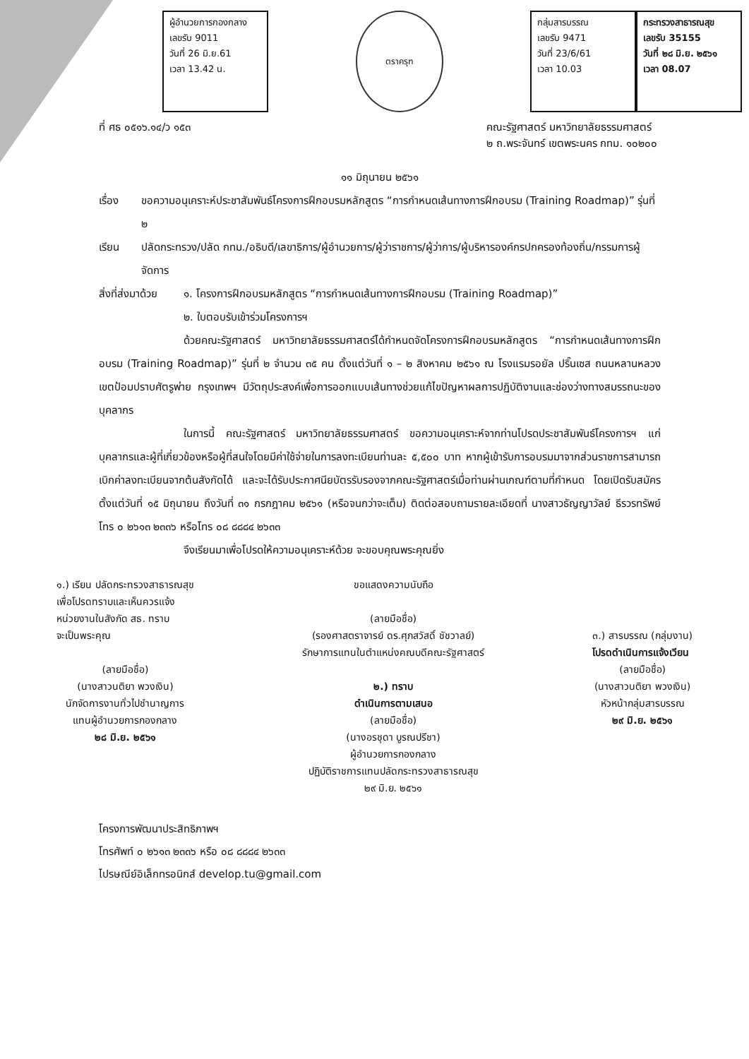ผู้อำนวยการกองกลาง
เลขรับ 9011
วันที่ 26 มิ.ย.61
เวลา 13.42 น.
ตราครุฑ
กลุ่มสารบรรณ
เลขรับ 9471
วันที่ 23/6/61
เวลา 10.03
กระทรวงสาธารณสุข
เลขรับ 35155
วันที่ ๒๘ มิ.ย. ๒๕๖๑
เวลา 08.07
ที่ ศธ ๐๕๑๖.๑๔/ว ๑๕๓ คณะรัฐศาสตร์ มหาวิทยาลัยธรรมศาสตร์
๒ ถ.พระจันทร์ เขตพระนคร กทม. ๑๐๒๐๐
๑๑ มิถุนายน ๒๕๖๑
เรื่อง ขอความอนุเคราะห์ประชาสัมพันธ์โครงการฝึกอบรมหลักสูตร “การกำหนดเส้นทางการฝึกอบรม (Training Roadmap)” รุ่นที่ ๒
เรียน ปลัดกระทรวง/ปลัด กทม./อธิบดี/เลขาธิการ/ผู้อำนวยการ/ผู้ว่าราชการ/ผู้ว่าการ/ผู้บริหารองค์กรปกครองท้องถิ่น/กรรมการผู้จัดการ
สิ่งที่ส่งมาด้วย ๑. โครงการฝึกอบรมหลักสูตร “การกำหนดเส้นทางการฝึกอบรม (Training Roadmap)”
๒. ใบตอบรับเข้าร่วมโครงการฯ
ด้วยคณะรัฐศาสตร์ มหาวิทยาลัยธรรมศาสตร์ได้กำหนดจัดโครงการฝึกอบรมหลักสูตร “การกำหนดเส้นทางการฝึกอบรม (Training Roadmap)” รุ่นที่ ๒ จำนวน ๓๕ คน ตั้งแต่วันที่ ๑ – ๒ สิงหาคม ๒๕๖๑ ณ โรงแรมรอยัล ปริ๊นเซส ถนนหลานหลวง เขตป้อมปราบศัตรูพ่าย กรุงเทพฯ มีวัตถุประสงค์เพื่อการออกแบบเส้นทางช่วยแก้ไขปัญหาผลการปฏิบัติงานและช่องว่างทางสมรรถนะของบุคลากร
ในการนี้ คณะรัฐศาสตร์ มหาวิทยาลัยธรรมศาสตร์ ขอความอนุเคราะห์จากท่านโปรดประชาสัมพันธ์โครงการฯ แก่บุคลากรและผู้ที่เกี่ยวข้องหรือผู้ที่สนใจโดยมีค่าใช้จ่ายในการลงทะเบียนท่านละ ๕,๕๐๐ บาท หากผู้เข้ารับการอบรมมาจากส่วนราชการสามารถเบิกค่าลงทะเบียนจากต้นสังกัดได้ และจะได้รับประกาศนียบัตรรับรองจากคณะรัฐศาสตร์เมื่อท่านผ่านเกณฑ์ตามที่กำหนด โดยเปิดรับสมัคร ตั้งแต่วันที่ ๑๕ มิถุนายน ถึงวันที่ ๓๑ กรกฎาคม ๒๕๖๑ (หรือจนกว่าจะเต็ม) ติดต่อสอบถามรายละเอียดที่ นางสาวธัญญาวัลย์ ธีรวรทรัพย์ โทร ๐ ๒๖๑๓ ๒๓๓๖ หรือโทร ๐๘ ๘๘๘๔ ๒๖๓๓
จึงเรียนมาเพื่อโปรดให้ความอนุเคราะห์ด้วย จะขอบคุณพระคุณยิ่ง
๑.) เรียน ปลัดกระทรวงสาธารณสุข
เพื่อโปรดทราบและเห็นควรแจ้ง
หน่วยงานในสังกัด สธ. ทราบ
จะเป็นพระคุณ
(ลายมือชื่อ)
(นางสาวนติยา พวงเงิน)
นักจัดการงานทั่วไปชำนาญการ
แทนผู้อำนวยการกองกลาง
๒๘ มิ.ย. ๒๕๖๑
ขอแสดงความนับถือ
(ลายมือชื่อ)
(รองศาสตราจารย์ ดร.ศุภสวัสดิ์ ชัชวาลย์)
รักษาการแทนในตำแหน่งคณบดีคณะรัฐศาสตร์
๒.) ทราบ
ดำเนินการตามเสนอ
(ลายมือชื่อ)
(นางอรชุดา บูรณปรีชา)
ผู้อำนวยการกองกลาง
ปฏิบัติราชการแทนปลัดกระทรวงสาธารณสุข
๒๙ มิ.ย. ๒๕๖๑
๓.) สารบรรณ (กลุ่มงาน)
โปรดดำเนินการแจ้งเวียน
(ลายมือชื่อ)
(นางสาวนติยา พวงเงิน)
หัวหน้ากลุ่มสารบรรณ
๒๙ มิ.ย. ๒๕๖๑
โครงการพัฒนาประสิทธิภาพฯ
โทรศัพท์ ๐ ๒๖๑๓ ๒๓๓๖ หรือ ๐๘ ๘๘๘๔ ๒๖๓๓
ไปรษณีย์อิเล็กทรอนิกส์ develop.tu@gmail.com